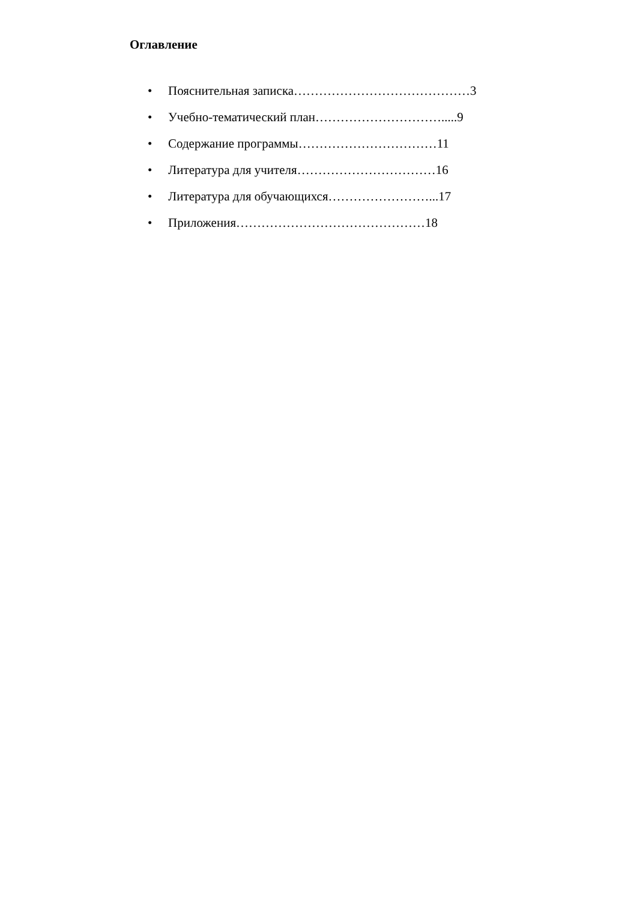Оглавление
• Пояснительная записка……………………………………3
• Учебно-тематический план………………………….....9
• Содержание программы……………………………11
• Литература для учителя……………………………16
• Литература для обучающихся……………………...17
• Приложения………………………………………18